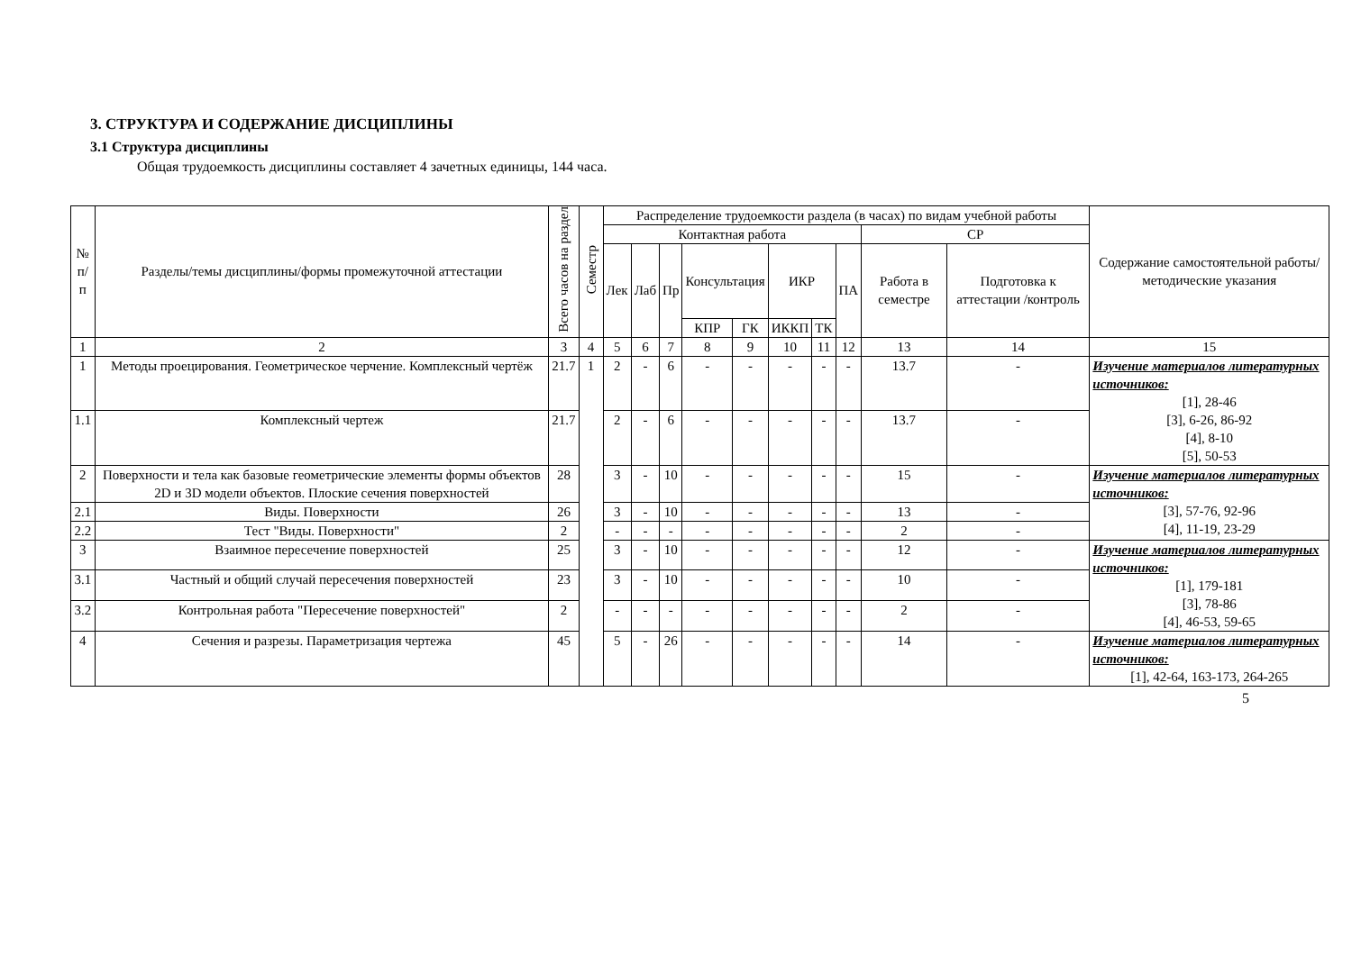3. СТРУКТУРА И СОДЕРЖАНИЕ ДИСЦИПЛИНЫ
3.1 Структура дисциплины
Общая трудоемкость дисциплины составляет 4 зачетных единицы, 144 часа.
| № п/п | Разделы/темы дисциплины/формы промежуточной аттестации | Всего часов на раздел | Семестр | Распределение трудоемкости раздела (в часах) по видам учебной работы | | | | | | | | | | Содержание самостоятельной работы/ методические указания |
| --- | --- | --- | --- | --- | --- | --- | --- | --- | --- | --- | --- | --- | --- | --- |
| | | | | Контактная работа | | | | | | | | СР | | |
| | | | | Лек | Лаб | Пр | Консультация | | ИКР | | ПА | Работа в семестре | Подготовка к аттестации /контроль | |
| | | | | | | | КПР | ГК | ИККП | ТК | | | | |
| 1 | 2 | 3 | 4 | 5 | 6 | 7 | 8 | 9 | 10 | 11 | 12 | 13 | 14 | 15 |
| 1 | Методы проецирования. Геометрическое черчение. Комплексный чертёж | 21.7 | 1 | 2 | - | 6 | - | - | - | - | - | 13.7 | - | Изучение материалов литературных источников: [1], 28-46 [3], 6-26, 86-92 [4], 8-10 [5], 50-53 |
| 1.1 | Комплексный чертеж | 21.7 | | 2 | - | 6 | - | - | - | - | - | 13.7 | - | |
| 2 | Поверхности и тела как базовые геометрические элементы формы объектов 2D и 3D модели объектов. Плоские сечения поверхностей | 28 | | 3 | - | 10 | - | - | - | - | - | 15 | - | Изучение материалов литературных источников: [3], 57-76, 92-96 [4], 11-19, 23-29 |
| 2.1 | Виды. Поверхности | 26 | | 3 | - | 10 | - | - | - | - | - | 13 | - | |
| 2.2 | Тест "Виды. Поверхности" | 2 | | - | - | - | - | - | - | - | - | 2 | - | |
| 3 | Взаимное пересечение поверхностей | 25 | | 3 | - | 10 | - | - | - | - | - | 12 | - | Изучение материалов литературных источников: [1], 179-181 [3], 78-86 [4], 46-53, 59-65 |
| 3.1 | Частный и общий случай пересечения поверхностей | 23 | | 3 | - | 10 | - | - | - | - | - | 10 | - | |
| 3.2 | Контрольная работа "Пересечение поверхностей" | 2 | | - | - | - | - | - | - | - | - | 2 | - | |
| 4 | Сечения и разрезы. Параметризация чертежа | 45 | | 5 | - | 26 | - | - | - | - | - | 14 | - | Изучение материалов литературных источников: [1], 42-64, 163-173, 264-265 |
5